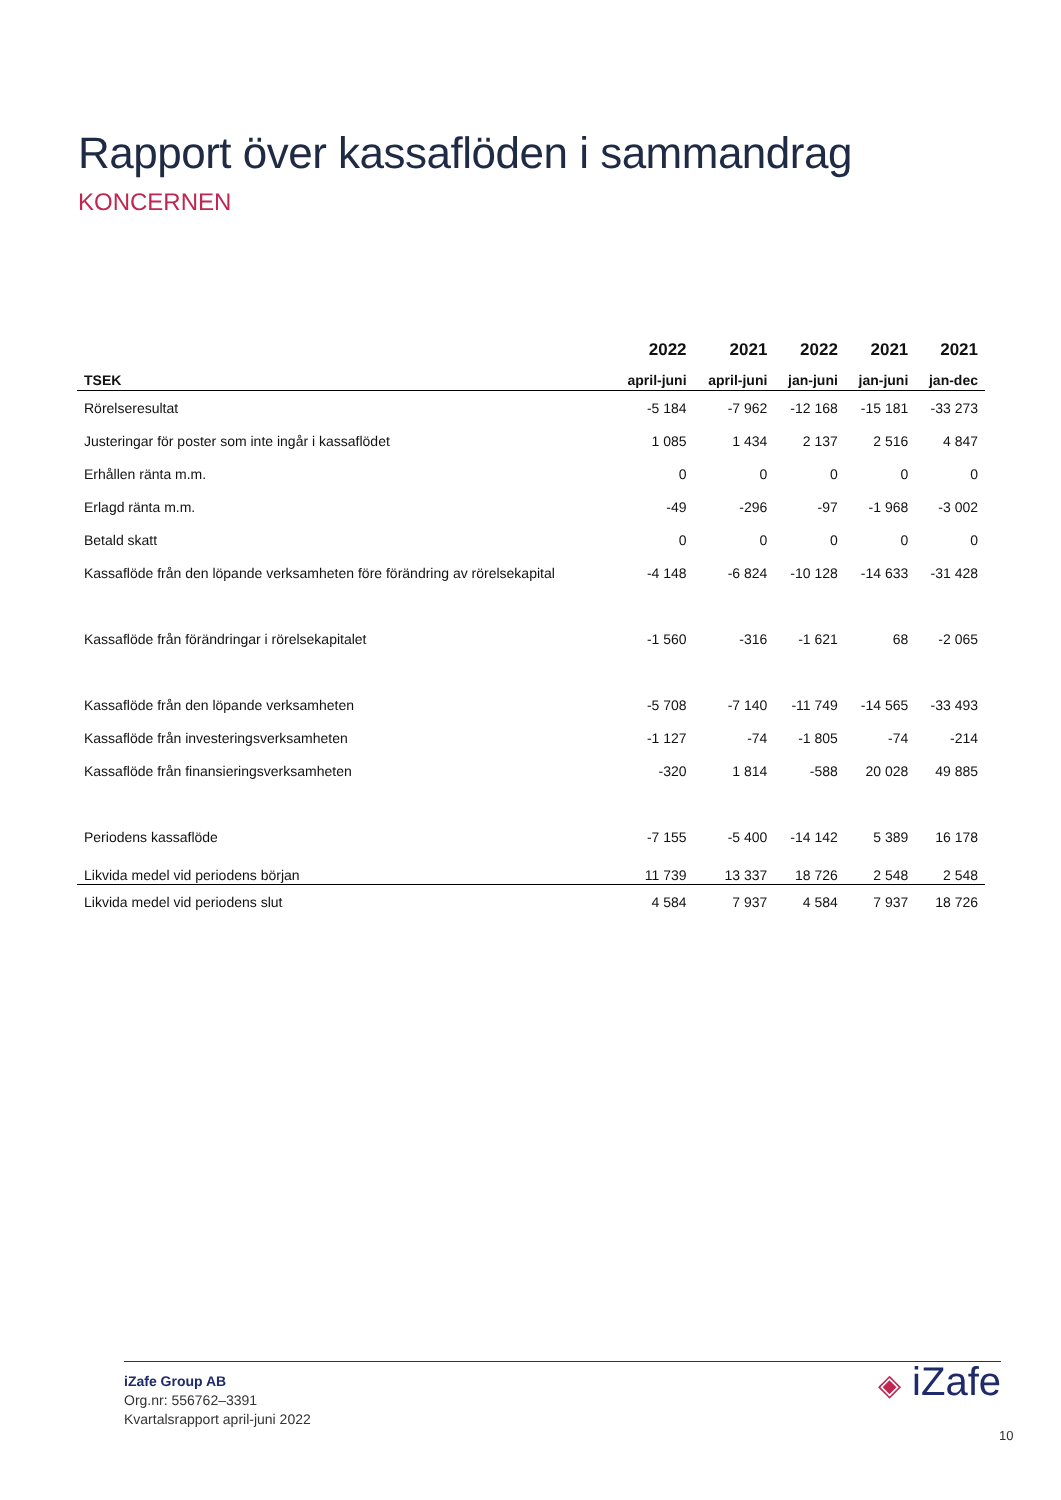Rapport över kassaflöden i sammandrag
KONCERNEN
| | 2022 | 2021 | 2022 | 2021 | 2021 |
| --- | --- | --- | --- | --- | --- |
| TSEK | april-juni | april-juni | jan-juni | jan-juni | jan-dec |
| Rörelseresultat | -5 184 | -7 962 | -12 168 | -15 181 | -33 273 |
| Justeringar för poster som inte ingår i kassaflödet | 1 085 | 1 434 | 2 137 | 2 516 | 4 847 |
| Erhållen ränta m.m. | 0 | 0 | 0 | 0 | 0 |
| Erlagd ränta m.m. | -49 | -296 | -97 | -1 968 | -3 002 |
| Betald skatt | 0 | 0 | 0 | 0 | 0 |
| Kassaflöde från den löpande verksamheten före förändring av rörelsekapital | -4 148 | -6 824 | -10 128 | -14 633 | -31 428 |
| Kassaflöde från förändringar i rörelsekapitalet | -1 560 | -316 | -1 621 | 68 | -2 065 |
| Kassaflöde från den löpande verksamheten | -5 708 | -7 140 | -11 749 | -14 565 | -33 493 |
| Kassaflöde från investeringsverksamheten | -1 127 | -74 | -1 805 | -74 | -214 |
| Kassaflöde från finansieringsverksamheten | -320 | 1 814 | -588 | 20 028 | 49 885 |
| Periodens kassaflöde | -7 155 | -5 400 | -14 142 | 5 389 | 16 178 |
| Likvida medel vid periodens början | 11 739 | 13 337 | 18 726 | 2 548 | 2 548 |
| Likvida medel vid periodens slut | 4 584 | 7 937 | 4 584 | 7 937 | 18 726 |
iZafe Group AB
Org.nr: 556762–3391
Kvartalsrapport april-juni 2022
◈ iZafe
10